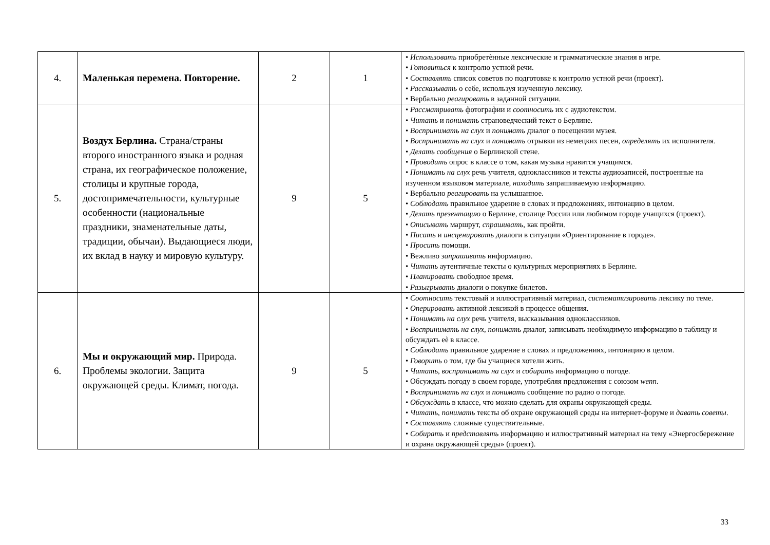| 4. | Маленькая перемена. Повторение. | 2 | 1 | • Использовать приобретѐнные лексические и грамматические знания в игре. • Готовиться к контролю устной речи. • Составлять список советов по подготовке к контролю устной речи (проект). • Рассказывать о себе, используя изученную лексику. • Вербально реагировать в заданной ситуации. |
| 5. | Воздух Берлина. Страна/страны второго иностранного языка и родная страна, их географическое положение, столицы и крупные города, достопримечательности, культурные особенности (национальные праздники, знаменательные даты, традиции, обычаи). Выдающиеся люди, их вклад в науку и мировую культуру. | 9 | 5 | • Рассматривать фотографии и соотносить их с аудиотекстом. • Читать и понимать страноведческий текст о Берлине. • Воспринимать на слух и понимать диалог о посещении музея. • Воспринимать на слух и понимать отрывки из немецких песен, определять их исполнителя. • Делать сообщения о Берлинской стене. • Проводить опрос в классе о том, какая музыка нравится учащимся. • Понимать на слух речь учителя, одноклассников и тексты аудиозаписей, построенные на изученном языковом материале, находить запрашиваемую информацию. • Вербально реагировать на услышанное. • Соблюдать правильное ударение в словах и предложениях, интонацию в целом. • Делать презентацию о Берлине, столице России или любимом городе учащихся (проект). • Описывать маршрут, спрашивать, как пройти. • Писать и инсценировать диалоги в ситуации «Ориентирование в городе». • Просить помощи. • Вежливо запрашивать информацию. • Читать аутентичные тексты о культурных мероприятиях в Берлине. • Планировать свободное время. • Разыгрывать диалоги о покупке билетов. |
| 6. | Мы и окружающий мир. Природа. Проблемы экологии. Защита окружающей среды. Климат, погода. | 9 | 5 | • Соотносить текстовый и иллюстративный материал, систематизировать лексику по теме. • Оперировать активной лексикой в процессе общения. • Понимать на слух речь учителя, высказывания одноклассников. • Воспринимать на слух , понимать диалог, записывать необходимую информацию в таблицу и обсуждать еѐ в классе. • Соблюдать правильное ударение в словах и предложениях, интонацию в целом. • Говорить о том, где бы учащиеся хотели жить. • Читать, воспринимать на слух и собирать информацию о погоде. • Обсуждать погоду в своем городе, употребляя предложения с союзом wenn . • Воспринимать на слух и понимать сообщение по радио о погоде. • Обсуждать в классе, что можно сделать для охраны окружающей среды. • Читать , понимать тексты об охране окружающей среды на интернет-форуме и давать советы . • Составлять сложные существительные. • Собирать и представлять информацию и иллюстративный материал на тему «Энергосбережение и охрана окружающей среды» (проект). |
33